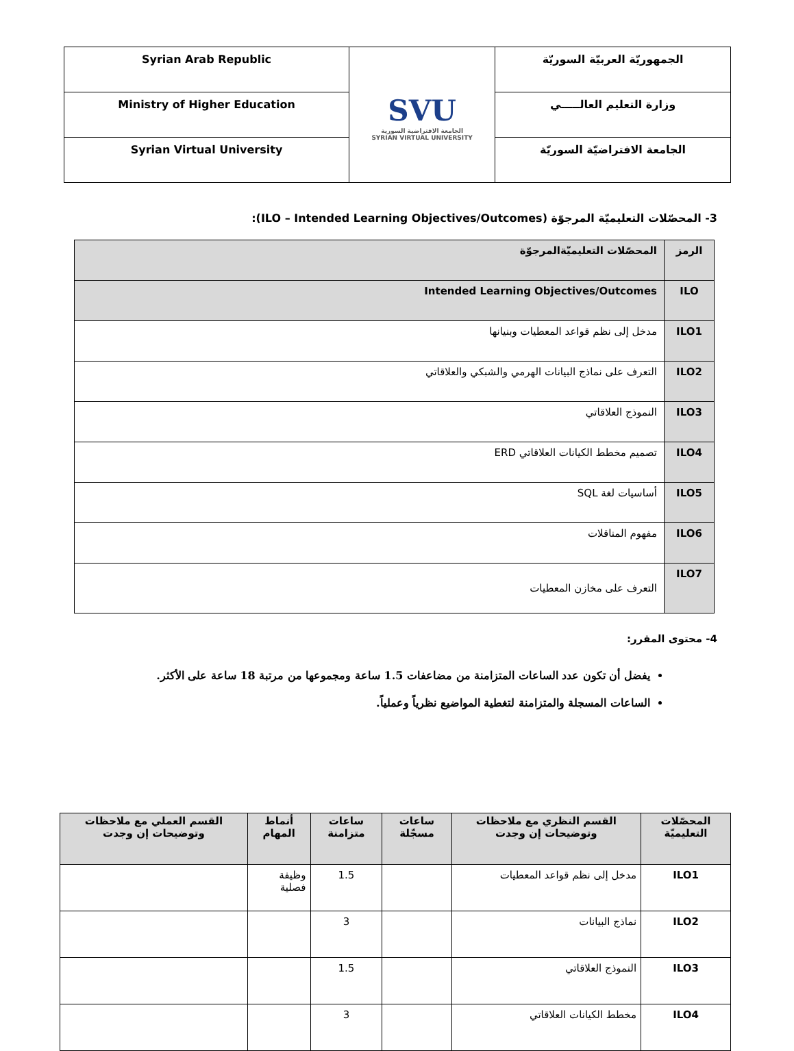| الجمهوريّة العربيّة السوريّة | SVU الجامعة الافتراضية السورية SYRIAN VIRTUAL UNIVERSITY | Syrian Arab Republic |
| وزارة التعليم العالـــــي | | Ministry of Higher Education |
| الجامعة الافتراضيّة السوريّة | | Syrian Virtual University |
3- المحصّلات التعليميّة المرجوّة (ILO – Intended Learning Objectives/Outcomes):
| الرمز | المحصّلات التعليميّةالمرجوّة |
| ILO | Intended Learning Objectives/Outcomes |
| ILO1 | مدخل إلى نظم قواعد المعطيات وبنيانها |
| ILO2 | التعرف على نماذج البيانات الهرمي والشبكي والعلاقاتي |
| ILO3 | النموذج العلاقاتي |
| ILO4 | تصميم مخطط الكيانات العلاقاتي ERD |
| ILO5 | أساسيات لغة SQL |
| ILO6 | مفهوم المناقلات |
| ILO7 | التعرف على مخازن المعطيات |
4- محتوى المقرر:
يفضل أن تكون عدد الساعات المتزامنة من مضاعفات 1.5 ساعة ومجموعها من مرتبة 18 ساعة على الأكثر.
الساعات المسجلة والمتزامنة لتغطية المواضيع نظرياً وعملياً.
| المحصّلات التعليميّة | القسم النظري مع ملاحظات وتوضيحات إن وجدت | ساعات مسجّلة | ساعات متزامنة | أنماط المهام | القسم العملي مع ملاحظات وتوضيحات إن وجدت |
| --- | --- | --- | --- | --- | --- |
| ILO1 | مدخل إلى نظم قواعد المعطيات | | 1.5 | وظيفة فصلية | |
| ILO2 | نماذج البيانات | | 3 | | |
| ILO3 | النموذج العلاقاتي | | 1.5 | | |
| ILO4 | مخطط الكيانات العلاقاتي | | 3 | | |